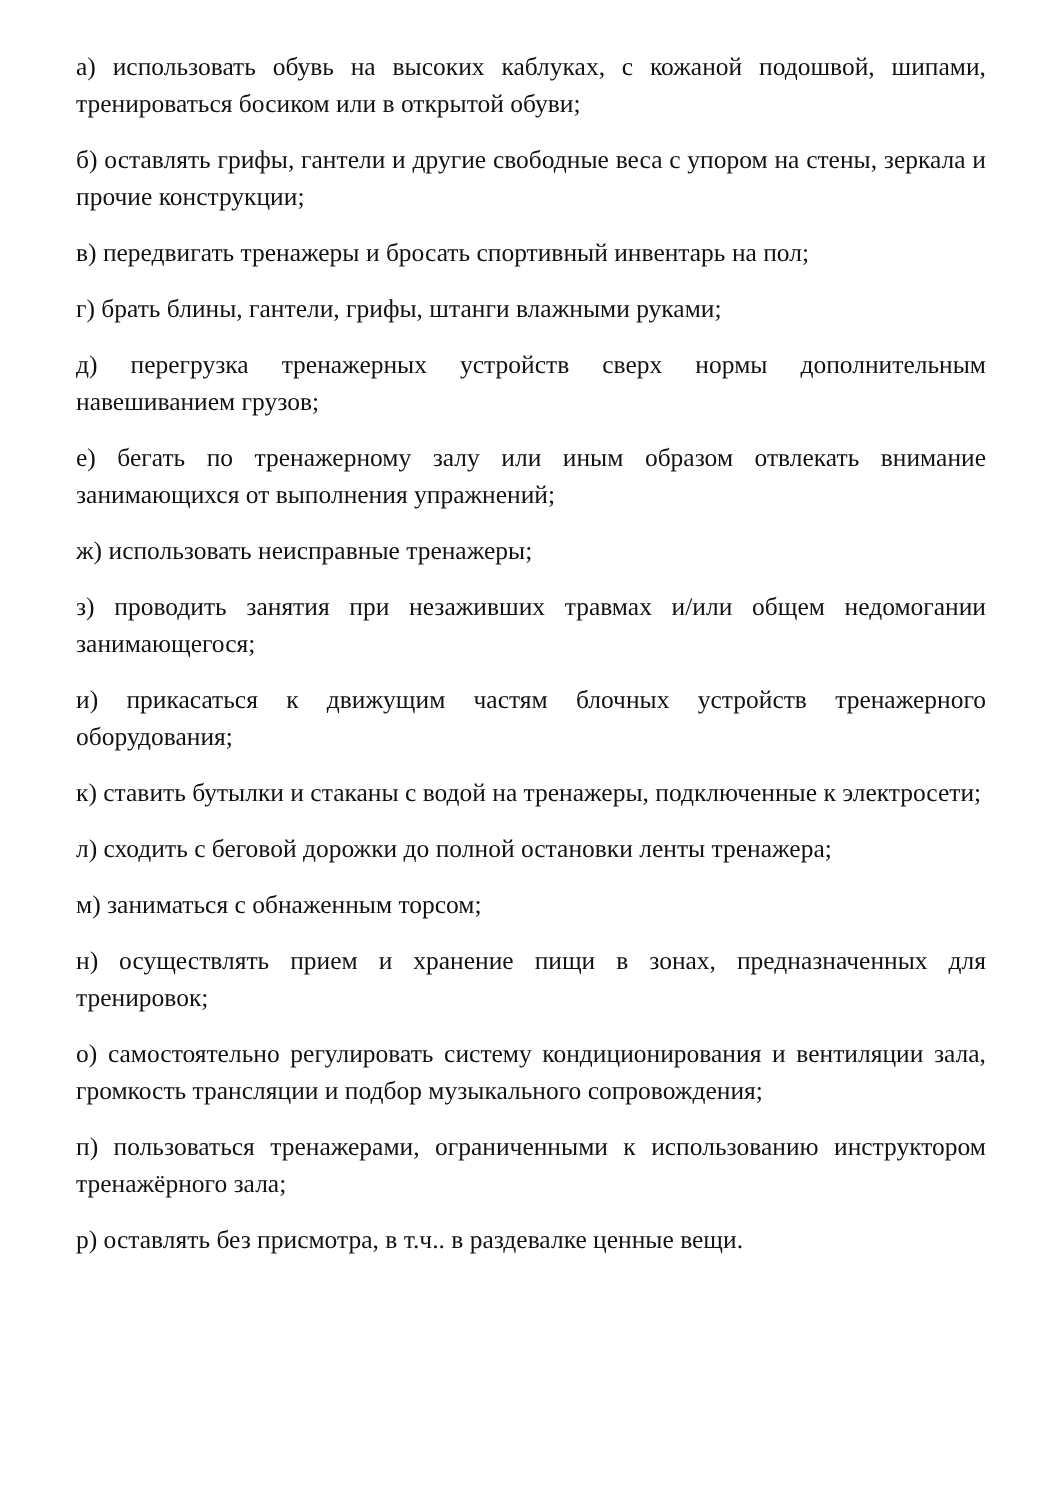а) использовать обувь на высоких каблуках, с кожаной подошвой, шипами, тренироваться босиком или в открытой обуви;
б) оставлять грифы, гантели и другие свободные веса с упором на стены, зеркала и прочие конструкции;
в) передвигать тренажеры и бросать спортивный инвентарь на пол;
г) брать блины, гантели, грифы, штанги влажными руками;
д) перегрузка тренажерных устройств сверх нормы дополнительным навешиванием грузов;
е) бегать по тренажерному залу или иным образом отвлекать внимание занимающихся от выполнения упражнений;
ж) использовать неисправные тренажеры;
з) проводить занятия при незаживших травмах и/или общем недомогании занимающегося;
и) прикасаться к движущим частям блочных устройств тренажерного оборудования;
к) ставить бутылки и стаканы с водой на тренажеры, подключенные к электросети;
л) сходить с беговой дорожки до полной остановки ленты тренажера;
м) заниматься с обнаженным торсом;
н) осуществлять прием и хранение пищи в зонах, предназначенных для тренировок;
о) самостоятельно регулировать систему кондиционирования и вентиляции зала, громкость трансляции и подбор музыкального сопровождения;
п) пользоваться тренажерами, ограниченными к использованию инструктором тренажёрного зала;
р) оставлять без присмотра, в т.ч.. в раздевалке ценные вещи.